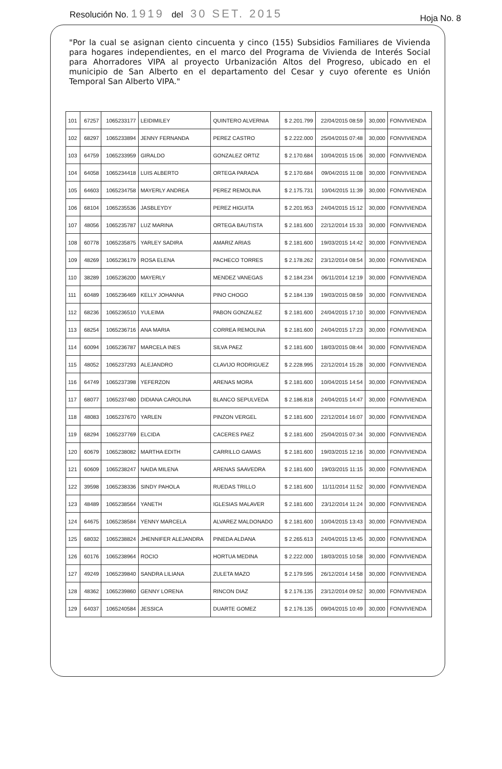Resolución No. 1919 del 30 SET. 2015
Hoja No. 8
"Por la cual se asignan ciento cincuenta y cinco (155) Subsidios Familiares de Vivienda para hogares independientes, en el marco del Programa de Vivienda de Interés Social para Ahorradores VIPA al proyecto Urbanización Altos del Progreso, ubicado en el municipio de San Alberto en el departamento del Cesar y cuyo oferente es Unión Temporal San Alberto VIPA."
| 101 | 67257 | 1065233177 | LEIDIMILEY | QUINTERO ALVERNIA | $ 2.201.799 | 22/04/2015 08:59 | 30,000 | FONVIVIENDA |
| 102 | 68297 | 1065233894 | JENNY FERNANDA | PEREZ CASTRO | $ 2.222.000 | 25/04/2015 07:48 | 30,000 | FONVIVIENDA |
| 103 | 64759 | 1065233959 | GIRALDO | GONZALEZ ORTIZ | $ 2.170.684 | 10/04/2015 15:06 | 30,000 | FONVIVIENDA |
| 104 | 64058 | 1065234418 | LUIS ALBERTO | ORTEGA PARADA | $ 2.170.684 | 09/04/2015 11:08 | 30,000 | FONVIVIENDA |
| 105 | 64603 | 1065234758 | MAYERLY ANDREA | PEREZ REMOLINA | $ 2.175.731 | 10/04/2015 11:39 | 30,000 | FONVIVIENDA |
| 106 | 68104 | 1065235536 | JASBLEYDY | PEREZ HIGUITA | $ 2.201.953 | 24/04/2015 15:12 | 30,000 | FONVIVIENDA |
| 107 | 48056 | 1065235787 | LUZ MARINA | ORTEGA BAUTISTA | $ 2.181.600 | 22/12/2014 15:33 | 30,000 | FONVIVIENDA |
| 108 | 60778 | 1065235875 | YARLEY SADIRA | AMARIZ ARIAS | $ 2.181.600 | 19/03/2015 14:42 | 30,000 | FONVIVIENDA |
| 109 | 48269 | 1065236179 | ROSA ELENA | PACHECO TORRES | $ 2.178.262 | 23/12/2014 08:54 | 30,000 | FONVIVIENDA |
| 110 | 38289 | 1065236200 | MAYERLY | MENDEZ VANEGAS | $ 2.184.234 | 06/11/2014 12:19 | 30,000 | FONVIVIENDA |
| 111 | 60489 | 1065236469 | KELLY JOHANNA | PINO CHOGO | $ 2.184.139 | 19/03/2015 08:59 | 30,000 | FONVIVIENDA |
| 112 | 68236 | 1065236510 | YULEIMA | PABON GONZALEZ | $ 2.181.600 | 24/04/2015 17:10 | 30,000 | FONVIVIENDA |
| 113 | 68254 | 1065236716 | ANA MARIA | CORREA REMOLINA | $ 2.181.600 | 24/04/2015 17:23 | 30,000 | FONVIVIENDA |
| 114 | 60094 | 1065236787 | MARCELA INES | SILVA PAEZ | $ 2.181.600 | 18/03/2015 08:44 | 30,000 | FONVIVIENDA |
| 115 | 48052 | 1065237293 | ALEJANDRO | CLAVIJO RODRIGUEZ | $ 2.228.995 | 22/12/2014 15:28 | 30,000 | FONVIVIENDA |
| 116 | 64749 | 1065237398 | YEFERZON | ARENAS MORA | $ 2.181.600 | 10/04/2015 14:54 | 30,000 | FONVIVIENDA |
| 117 | 68077 | 1065237480 | DIDIANA CAROLINA | BLANCO SEPULVEDA | $ 2.186.818 | 24/04/2015 14:47 | 30,000 | FONVIVIENDA |
| 118 | 48083 | 1065237670 | YARLEN | PINZON VERGEL | $ 2.181.600 | 22/12/2014 16:07 | 30,000 | FONVIVIENDA |
| 119 | 68294 | 1065237769 | ELCIDA | CACERES PAEZ | $ 2.181.600 | 25/04/2015 07:34 | 30,000 | FONVIVIENDA |
| 120 | 60679 | 1065238082 | MARTHA EDITH | CARRILLO GAMAS | $ 2.181.600 | 19/03/2015 12:16 | 30,000 | FONVIVIENDA |
| 121 | 60609 | 1065238247 | NAIDA MILENA | ARENAS SAAVEDRA | $ 2.181.600 | 19/03/2015 11:15 | 30,000 | FONVIVIENDA |
| 122 | 39598 | 1065238336 | SINDY PAHOLA | RUEDAS TRILLO | $ 2.181.600 | 11/11/2014 11:52 | 30,000 | FONVIVIENDA |
| 123 | 48489 | 1065238564 | YANETH | IGLESIAS MALAVER | $ 2.181.600 | 23/12/2014 11:24 | 30,000 | FONVIVIENDA |
| 124 | 64675 | 1065238584 | YENNY MARCELA | ALVAREZ MALDONADO | $ 2.181.600 | 10/04/2015 13:43 | 30,000 | FONVIVIENDA |
| 125 | 68032 | 1065238824 | JHENNIFER ALEJANDRA | PINEDA ALDANA | $ 2.265.613 | 24/04/2015 13:45 | 30,000 | FONVIVIENDA |
| 126 | 60176 | 1065238964 | ROCIO | HORTUA MEDINA | $ 2.222.000 | 18/03/2015 10:58 | 30,000 | FONVIVIENDA |
| 127 | 49249 | 1065239840 | SANDRA LILIANA | ZULETA MAZO | $ 2.179.595 | 26/12/2014 14:58 | 30,000 | FONVIVIENDA |
| 128 | 48362 | 1065239860 | GENNY LORENA | RINCON DIAZ | $ 2.176.135 | 23/12/2014 09:52 | 30,000 | FONVIVIENDA |
| 129 | 64037 | 1065240584 | JESSICA | DUARTE GOMEZ | $ 2.176.135 | 09/04/2015 10:49 | 30,000 | FONVIVIENDA |